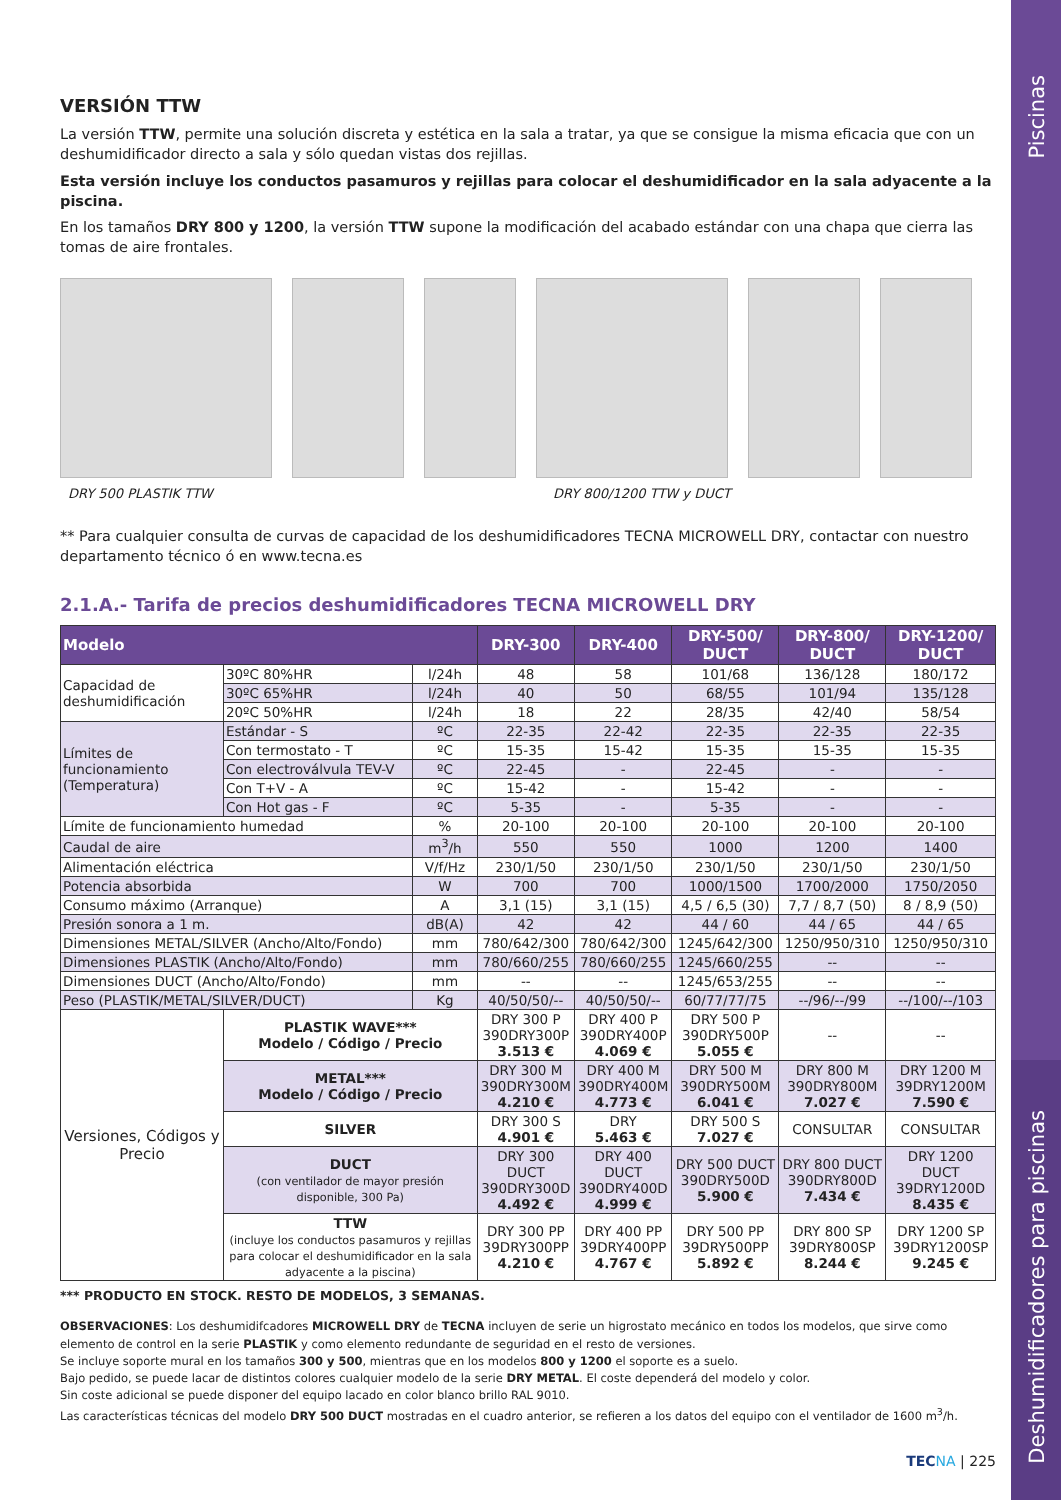Piscinas
Deshumidificadores para piscinas
VERSIÓN TTW
La versión TTW, permite una solución discreta y estética en la sala a tratar, ya que se consigue la misma eficacia que con un deshumidificador directo a sala y sólo quedan vistas dos rejillas.
Esta versión incluye los conductos pasamuros y rejillas para colocar el deshumidificador en la sala adyacente a la piscina.
En los tamaños DRY 800 y 1200, la versión TTW supone la modificación del acabado estándar con una chapa que cierra las tomas de aire frontales.
DRY 500 PLASTIK TTW DRY 800/1200 TTW y DUCT
** Para cualquier consulta de curvas de capacidad de los deshumidificadores TECNA MICROWELL DRY, contactar con nuestro departamento técnico ó en www.tecna.es
2.1.A.- Tarifa de precios deshumidificadores TECNA MICROWELL DRY
| Modelo | | | DRY-300 | DRY-400 | DRY-500/ DUCT | DRY-800/ DUCT | DRY-1200/ DUCT |
| --- | --- | --- | --- | --- | --- | --- | --- |
| Capacidad de deshumidificación | 30ºC 80%HR | l/24h | 48 | 58 | 101/68 | 136/128 | 180/172 |
| | 30ºC 65%HR | l/24h | 40 | 50 | 68/55 | 101/94 | 135/128 |
| | 20ºC 50%HR | l/24h | 18 | 22 | 28/35 | 42/40 | 58/54 |
| Límites de funcionamiento (Temperatura) | Estándar - S | ºC | 22-35 | 22-42 | 22-35 | 22-35 | 22-35 |
| | Con termostato - T | ºC | 15-35 | 15-42 | 15-35 | 15-35 | 15-35 |
| | Con electroválvula TEV-V | ºC | 22-45 | - | 22-45 | - | - |
| | Con T+V - A | ºC | 15-42 | - | 15-42 | - | - |
| | Con Hot gas - F | ºC | 5-35 | - | 5-35 | - | - |
| Límite de funcionamiento humedad | | % | 20-100 | 20-100 | 20-100 | 20-100 | 20-100 |
| Caudal de aire | | m<sup>3</sup>/h | 550 | 550 | 1000 | 1200 | 1400 |
| Alimentación eléctrica | | V/f/Hz | 230/1/50 | 230/1/50 | 230/1/50 | 230/1/50 | 230/1/50 |
| Potencia absorbida | | W | 700 | 700 | 1000/1500 | 1700/2000 | 1750/2050 |
| Consumo máximo (Arranque) | | A | 3,1 (15) | 3,1 (15) | 4,5 / 6,5 (30) | 7,7 / 8,7 (50) | 8 / 8,9 (50) |
| Presión sonora a 1 m. | | dB(A) | 42 | 42 | 44 / 60 | 44 / 65 | 44 / 65 |
| Dimensiones METAL/SILVER (Ancho/Alto/Fondo) | | mm | 780/642/300 | 780/642/300 | 1245/642/300 | 1250/950/310 | 1250/950/310 |
| Dimensiones PLASTIK (Ancho/Alto/Fondo) | | mm | 780/660/255 | 780/660/255 | 1245/660/255 | -- | -- |
| Dimensiones DUCT (Ancho/Alto/Fondo) | | mm | -- | -- | 1245/653/255 | -- | -- |
| Peso (PLASTIK/METAL/SILVER/DUCT) | | Kg | 40/50/50/-- | 40/50/50/-- | 60/77/77/75 | --/96/--/99 | --/100/--/103 |
| Versiones, Códigos y Precio | PLASTIK WAVE*** Modelo / Código / Precio | | DRY 300 P 390DRY300P 3.513 € | DRY 400 P 390DRY400P 4.069 € | DRY 500 P 390DRY500P 5.055 € | -- | -- |
| | METAL*** Modelo / Código / Precio | | DRY 300 M 390DRY300M 4.210 € | DRY 400 M 390DRY400M 4.773 € | DRY 500 M 390DRY500M 6.041 € | DRY 800 M 390DRY800M 7.027 € | DRY 1200 M 39DRY1200M 7.590 € |
| | SILVER | | DRY 300 S 4.901 € | DRY 5.463 € | DRY 500 S 7.027 € | CONSULTAR | CONSULTAR |
| | DUCT (con ventilador de mayor presión disponible, 300 Pa) | | DRY 300 DUCT 390DRY300D 4.492 € | DRY 400 DUCT 390DRY400D 4.999 € | DRY 500 DUCT 390DRY500D 5.900 € | DRY 800 DUCT 390DRY800D 7.434 € | DRY 1200 DUCT 39DRY1200D 8.435 € |
| | TTW (incluye los conductos pasamuros y rejillas para colocar el deshumidificador en la sala adyacente a la piscina) | | DRY 300 PP 39DRY300PP 4.210 € | DRY 400 PP 39DRY400PP 4.767 € | DRY 500 PP 39DRY500PP 5.892 € | DRY 800 SP 39DRY800SP 8.244 € | DRY 1200 SP 39DRY1200SP 9.245 € |
*** PRODUCTO EN STOCK. RESTO DE MODELOS, 3 SEMANAS.
OBSERVACIONES: Los deshumidifcadores MICROWELL DRY de TECNA incluyen de serie un higrostato mecánico en todos los modelos, que sirve como elemento de control en la serie PLASTIK y como elemento redundante de seguridad en el resto de versiones.
Se incluye soporte mural en los tamaños 300 y 500, mientras que en los modelos 800 y 1200 el soporte es a suelo.
Bajo pedido, se puede lacar de distintos colores cualquier modelo de la serie DRY METAL. El coste dependerá del modelo y color.
Sin coste adicional se puede disponer del equipo lacado en color blanco brillo RAL 9010.
Las características técnicas del modelo DRY 500 DUCT mostradas en el cuadro anterior, se refieren a los datos del equipo con el ventilador de 1600 m<sup>3</sup>/h.
TEC NA | 225